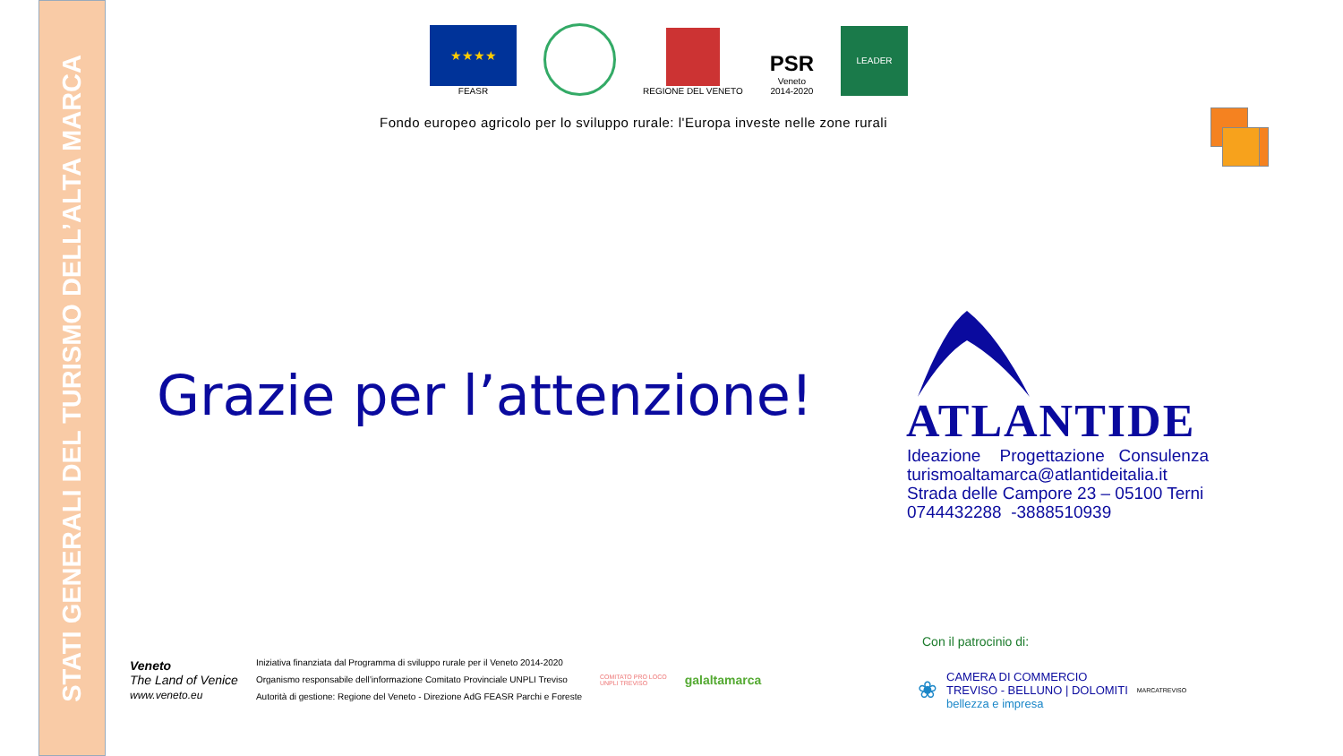STATI GENERALI DEL TURISMO DELL’ALTA MARCA
★★★★
FEASR
REGIONE DEL VENETO
PSR
Veneto
2014-2020
LEADER
Fondo europeo agricolo per lo sviluppo rurale: l'Europa investe nelle zone rurali
Grazie per l’attenzione! ATLANTIDE
Ideazione Progettazione Consulenza
turismoaltamarca@atlantideitalia.it
Strada delle Campore 23 – 05100 Terni
0744432288 -3888510939
Veneto
The Land of Venice
www.veneto.eu
Iniziativa finanziata dal Programma di sviluppo rurale per il Veneto 2014-2020
Organismo responsabile dell’informazione Comitato Provinciale UNPLI Treviso
Autorità di gestione: Regione del Veneto - Direzione AdG FEASR Parchi e Foreste
COMITATO PRO LOCO
UNPLI TREVISO
galaltamarca
Con il patrocinio di:
❀
CAMERA DI COMMERCIO
TREVISO - BELLUNO | DOLOMITI
bellezza e impresa
MARCATREVISO